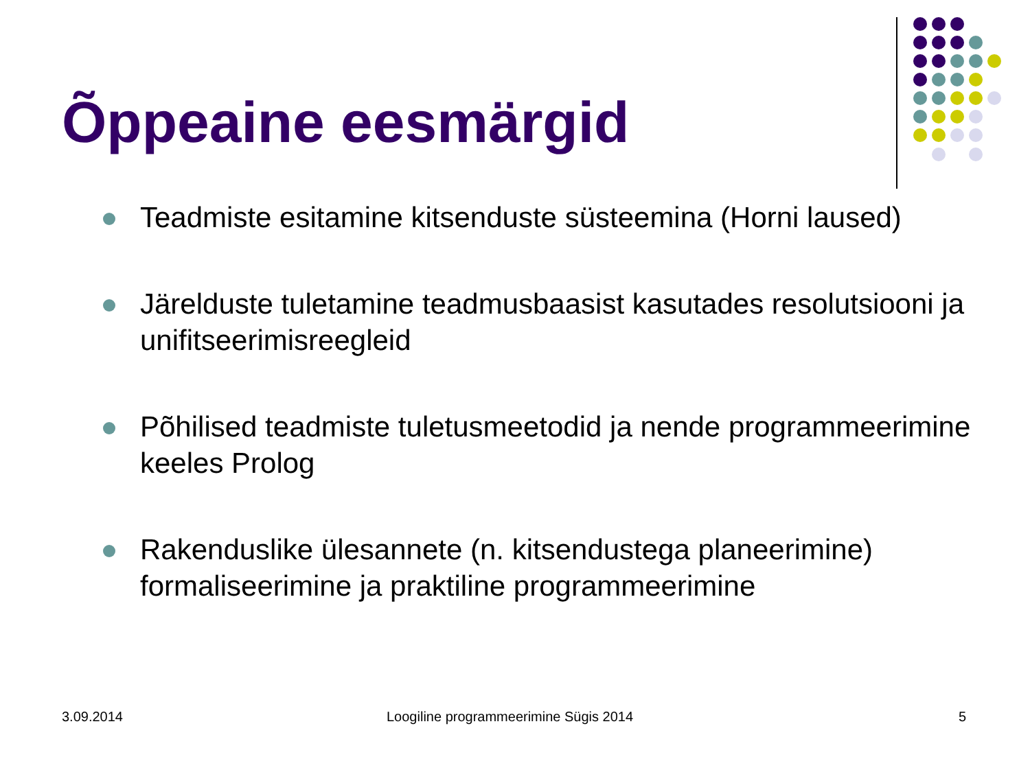Õppeaine eesmärgid
Teadmiste esitamine kitsenduste süsteemina (Horni laused)
Järelduste tuletamine teadmusbaasist kasutades resolutsiooni ja unifitseerimisreegleid
Põhilised teadmiste tuletusmeetodid ja nende programmeerimine keeles Prolog
Rakenduslike ülesannete (n. kitsendustega planeerimine) formaliseerimine ja praktiline programmeerimine
3.09.2014
Loogiline programmeerimine Sügis 2014
5